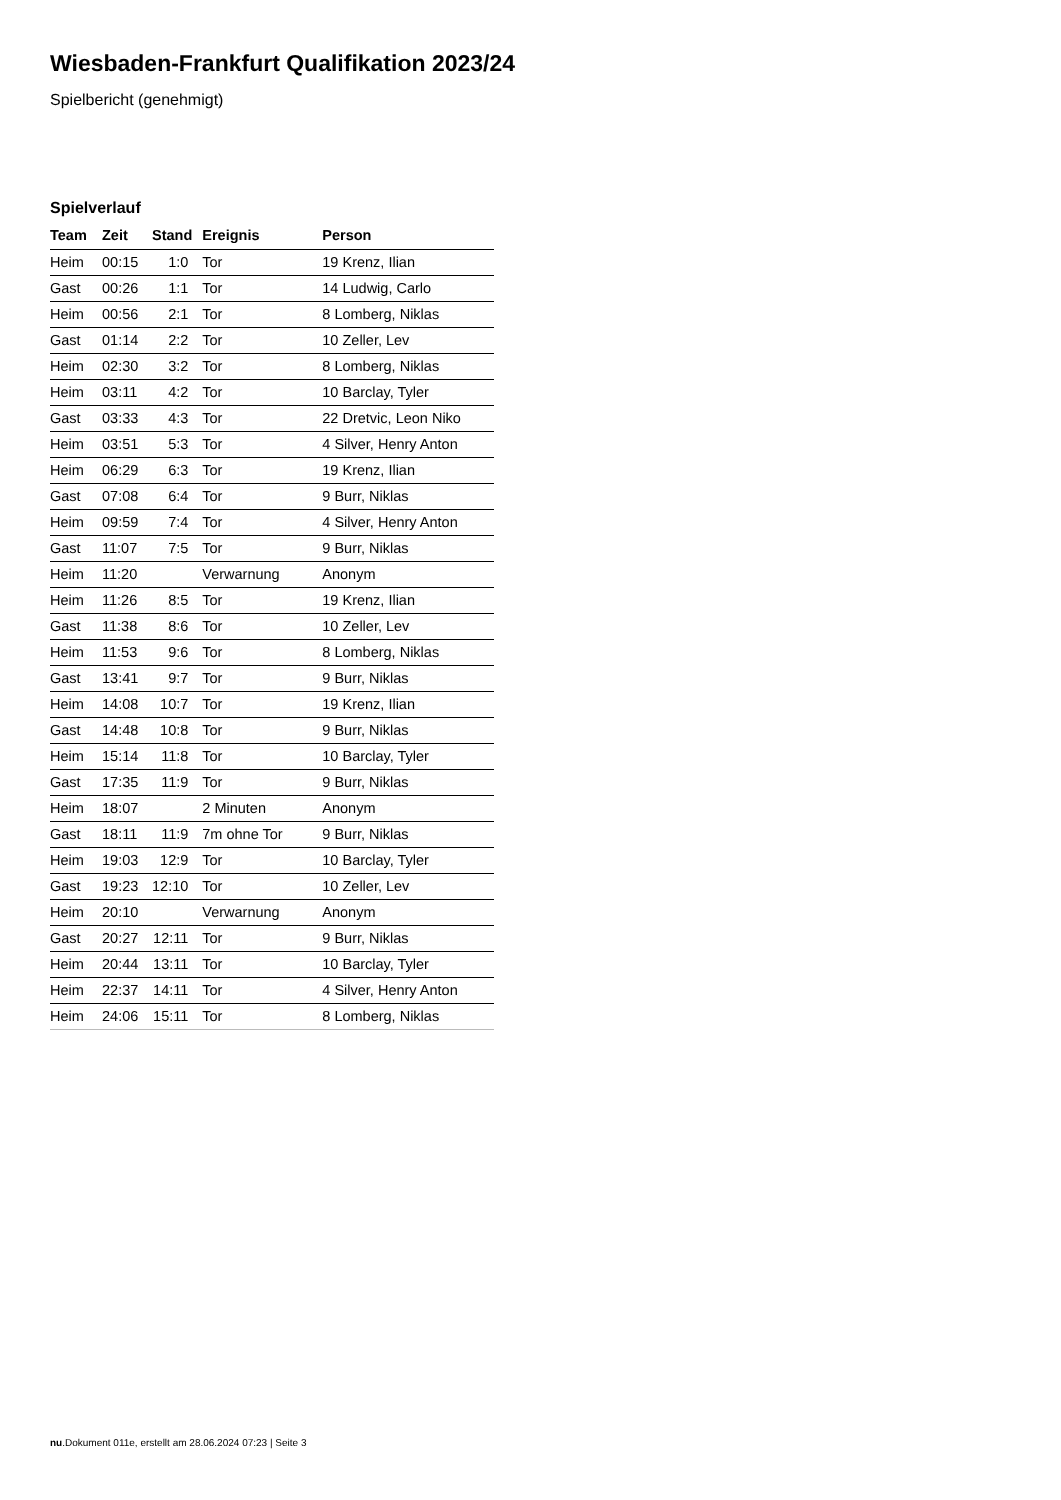Wiesbaden-Frankfurt Qualifikation 2023/24
Spielbericht (genehmigt)
Spielverlauf
| Team | Zeit | Stand | Ereignis | Person |
| --- | --- | --- | --- | --- |
| Heim | 00:15 | 1:0 | Tor | 19 Krenz, Ilian |
| Gast | 00:26 | 1:1 | Tor | 14 Ludwig, Carlo |
| Heim | 00:56 | 2:1 | Tor | 8 Lomberg, Niklas |
| Gast | 01:14 | 2:2 | Tor | 10 Zeller, Lev |
| Heim | 02:30 | 3:2 | Tor | 8 Lomberg, Niklas |
| Heim | 03:11 | 4:2 | Tor | 10 Barclay, Tyler |
| Gast | 03:33 | 4:3 | Tor | 22 Dretvic, Leon Niko |
| Heim | 03:51 | 5:3 | Tor | 4 Silver, Henry Anton |
| Heim | 06:29 | 6:3 | Tor | 19 Krenz, Ilian |
| Gast | 07:08 | 6:4 | Tor | 9 Burr, Niklas |
| Heim | 09:59 | 7:4 | Tor | 4 Silver, Henry Anton |
| Gast | 11:07 | 7:5 | Tor | 9 Burr, Niklas |
| Heim | 11:20 | | Verwarnung | Anonym |
| Heim | 11:26 | 8:5 | Tor | 19 Krenz, Ilian |
| Gast | 11:38 | 8:6 | Tor | 10 Zeller, Lev |
| Heim | 11:53 | 9:6 | Tor | 8 Lomberg, Niklas |
| Gast | 13:41 | 9:7 | Tor | 9 Burr, Niklas |
| Heim | 14:08 | 10:7 | Tor | 19 Krenz, Ilian |
| Gast | 14:48 | 10:8 | Tor | 9 Burr, Niklas |
| Heim | 15:14 | 11:8 | Tor | 10 Barclay, Tyler |
| Gast | 17:35 | 11:9 | Tor | 9 Burr, Niklas |
| Heim | 18:07 | | 2 Minuten | Anonym |
| Gast | 18:11 | 11:9 | 7m ohne Tor | 9 Burr, Niklas |
| Heim | 19:03 | 12:9 | Tor | 10 Barclay, Tyler |
| Gast | 19:23 | 12:10 | Tor | 10 Zeller, Lev |
| Heim | 20:10 | | Verwarnung | Anonym |
| Gast | 20:27 | 12:11 | Tor | 9 Burr, Niklas |
| Heim | 20:44 | 13:11 | Tor | 10 Barclay, Tyler |
| Heim | 22:37 | 14:11 | Tor | 4 Silver, Henry Anton |
| Heim | 24:06 | 15:11 | Tor | 8 Lomberg, Niklas |
nu.Dokument 011e, erstellt am 28.06.2024 07:23 | Seite 3